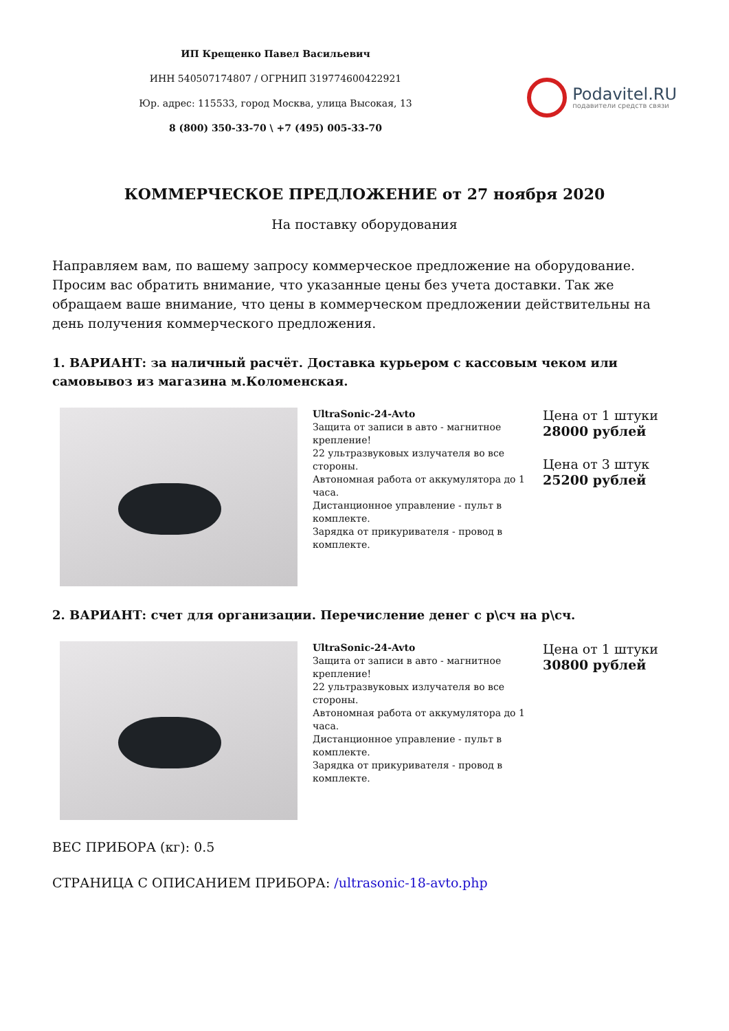ИП Крещенко Павел Васильевич
ИНН 540507174807 / ОГРНИП 319774600422921
Юр. адрес: 115533, город Москва, улица Высокая, 13
8 (800) 350-33-70 \ +7 (495) 005-33-70
Podavitel.RU
подавители средств связи
КОММЕРЧЕСКОЕ ПРЕДЛОЖЕНИЕ от 27 ноября 2020
На поставку оборудования
Направляем вам, по вашему запросу коммерческое предложение на оборудование. Просим вас обратить внимание, что указанные цены без учета доставки. Так же обращаем ваше внимание, что цены в коммерческом предложении действительны на день получения коммерческого предложения.
1. ВАРИАНТ: за наличный расчёт. Доставка курьером с кассовым чеком или самовывоз из магазина м.Коломенская.
| | UltraSonic-24-Avto Защита от записи в авто - магнитное крепление! 22 ультразвуковых излучателя во все стороны. Автономная работа от аккумулятора до 1 часа. Дистанционное управление - пульт в комплекте. Зарядка от прикуривателя - провод в комплекте. | Цена от 1 штуки 28000 рублей Цена от 3 штук 25200 рублей |
2. ВАРИАНТ: счет для организации. Перечисление денег с р\сч на р\сч.
| | UltraSonic-24-Avto Защита от записи в авто - магнитное крепление! 22 ультразвуковых излучателя во все стороны. Автономная работа от аккумулятора до 1 часа. Дистанционное управление - пульт в комплекте. Зарядка от прикуривателя - провод в комплекте. | Цена от 1 штуки 30800 рублей |
ВЕС ПРИБОРА (кг): 0.5
СТРАНИЦА С ОПИСАНИЕМ ПРИБОРА: /ultrasonic-18-avto.php